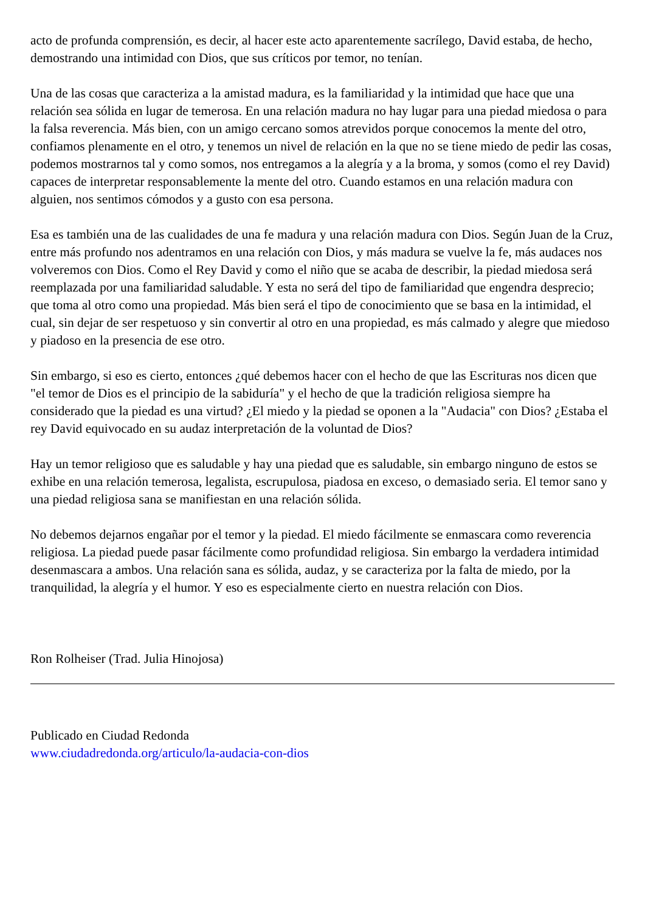acto de profunda comprensión, es decir, al hacer este acto aparentemente sacrílego, David estaba, de hecho, demostrando una intimidad con Dios, que sus críticos por temor, no tenían.
Una de las cosas que caracteriza a la amistad madura, es la familiaridad y la intimidad que hace que una relación sea sólida en lugar de temerosa. En una relación madura no hay lugar para una piedad miedosa o para la falsa reverencia. Más bien, con un amigo cercano somos atrevidos porque conocemos la mente del otro, confiamos plenamente en el otro, y tenemos un nivel de relación en la que no se tiene miedo de pedir las cosas, podemos mostrarnos tal y como somos, nos entregamos a la alegría y a la broma, y somos (como el rey David) capaces de interpretar responsablemente la mente del otro. Cuando estamos en una relación madura con alguien, nos sentimos cómodos y a gusto con esa persona.
Esa es también una de las cualidades de una fe madura y una relación madura con Dios. Según Juan de la Cruz, entre más profundo nos adentramos en una relación con Dios, y más madura se vuelve la fe, más audaces nos volveremos con Dios. Como el Rey David y como el niño que se acaba de describir, la piedad miedosa será reemplazada por una familiaridad saludable. Y esta no será del tipo de familiaridad que engendra desprecio; que toma al otro como una propiedad. Más bien será el tipo de conocimiento que se basa en la intimidad, el cual, sin dejar de ser respetuoso y sin convertir al otro en una propiedad, es más calmado y alegre que miedoso y piadoso en la presencia de ese otro.
Sin embargo, si eso es cierto, entonces ¿qué debemos hacer con el hecho de que las Escrituras nos dicen que "el temor de Dios es el principio de la sabiduría" y el hecho de que la tradición religiosa siempre ha considerado que la piedad es una virtud? ¿El miedo y la piedad se oponen a la "Audacia" con Dios? ¿Estaba el rey David equivocado en su audaz interpretación de la voluntad de Dios?
Hay un temor religioso que es saludable y hay una piedad que es saludable, sin embargo ninguno de estos se exhibe en una relación temerosa, legalista, escrupulosa, piadosa en exceso, o demasiado seria. El temor sano y una piedad religiosa sana se manifiestan en una relación sólida.
No debemos dejarnos engañar por el temor y la piedad. El miedo fácilmente se enmascara como reverencia religiosa. La piedad puede pasar fácilmente como profundidad religiosa. Sin embargo la verdadera intimidad desenmascara a ambos. Una relación sana es sólida, audaz, y se caracteriza por la falta de miedo, por la tranquilidad, la alegría y el humor. Y eso es especialmente cierto en nuestra relación con Dios.
Ron Rolheiser (Trad. Julia Hinojosa)
Publicado en Ciudad Redonda
www.ciudadredonda.org/articulo/la-audacia-con-dios